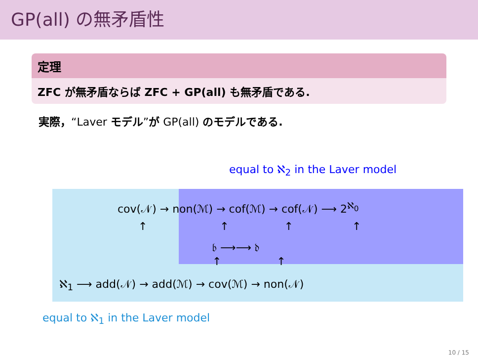GP(all) の無矛盾性
定理
ZFC が無矛盾ならば ZFC + GP(all) も無矛盾である.
実際，“Laver モデル”が GP(all) のモデルである.
equal to ℵ<sub>2</sub> in the Laver model
cov(𝒩) → non(ℳ) → cof(ℳ) → cof(𝒩) ⟶ 2<sup>ℵ<sub>0</sub></sup>
↑ ↑ ↑ ↑
𝔟 ⟶⟶ 𝔡
↑ ↑
ℵ<sub>1</sub> ⟶ add(𝒩) → add(ℳ) → cov(ℳ) → non(𝒩)
equal to ℵ<sub>1</sub> in the Laver model
10 / 15